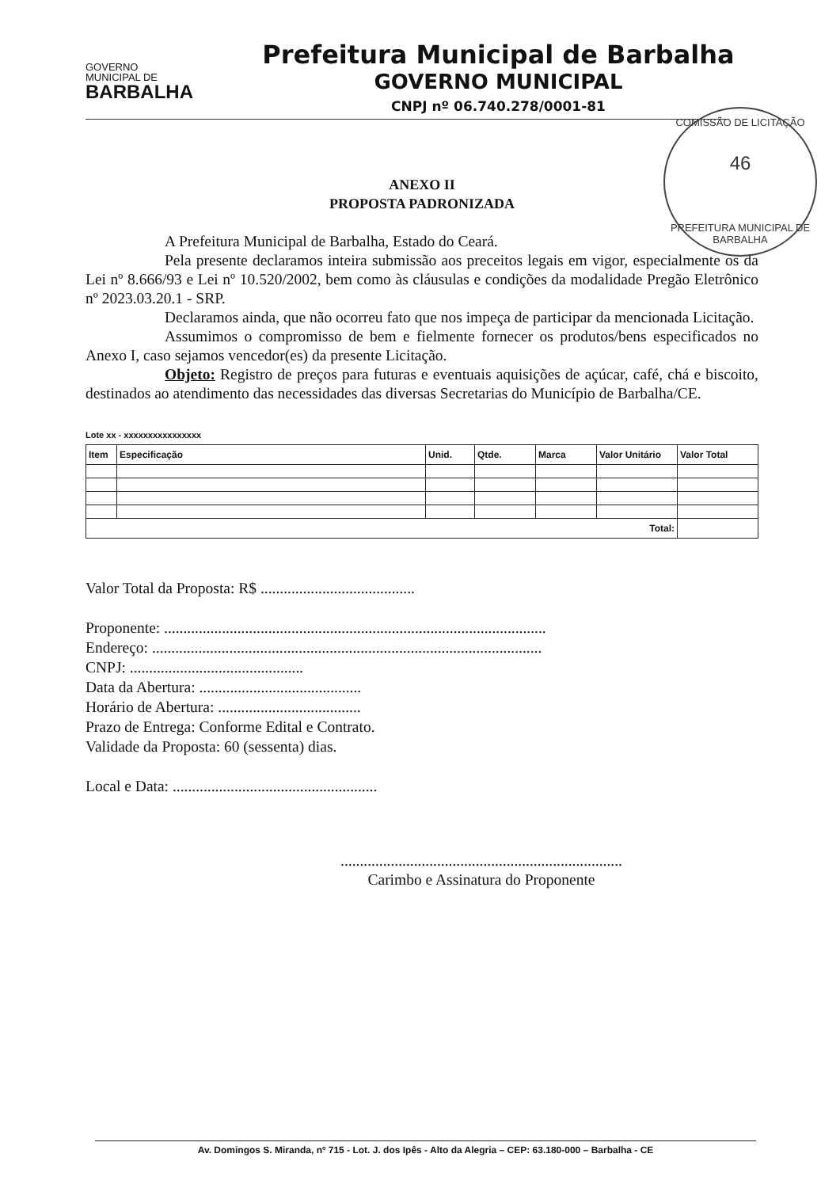GOVERNO
MUNICIPAL DE
BARBALHA
Prefeitura Municipal de Barbalha
GOVERNO MUNICIPAL
CNPJ nº 06.740.278/0001-81
COMISSÃO DE LICITAÇÃO
46
PREFEITURA MUNICIPAL DE BARBALHA
ANEXO II
PROPOSTA PADRONIZADA
A Prefeitura Municipal de Barbalha, Estado do Ceará.
Pela presente declaramos inteira submissão aos preceitos legais em vigor, especialmente os da Lei nº 8.666/93 e Lei nº 10.520/2002, bem como às cláusulas e condições da modalidade Pregão Eletrônico nº 2023.03.20.1 - SRP.
Declaramos ainda, que não ocorreu fato que nos impeça de participar da mencionada Licitação.
Assumimos o compromisso de bem e fielmente fornecer os produtos/bens especificados no Anexo I, caso sejamos vencedor(es) da presente Licitação.
Objeto: Registro de preços para futuras e eventuais aquisições de açúcar, café, chá e biscoito, destinados ao atendimento das necessidades das diversas Secretarias do Município de Barbalha/CE.
Lote xx - xxxxxxxxxxxxxxxx
| Item | Especificação | Unid. | Qtde. | Marca | Valor Unitário | Valor Total |
| --- | --- | --- | --- | --- | --- | --- |
| Total: | | | | | | |
Valor Total da Proposta: R$ ........................................
Proponente: ...................................................................................................
Endereço: .....................................................................................................
CNPJ: .............................................
Data da Abertura: ..........................................
Horário de Abertura: .....................................
Prazo de Entrega: Conforme Edital e Contrato.
Validade da Proposta: 60 (sessenta) dias.
Local e Data: .....................................................
.........................................................................
Carimbo e Assinatura do Proponente
Av. Domingos S. Miranda, nº 715 - Lot. J. dos Ipês - Alto da Alegria – CEP: 63.180-000 – Barbalha - CE